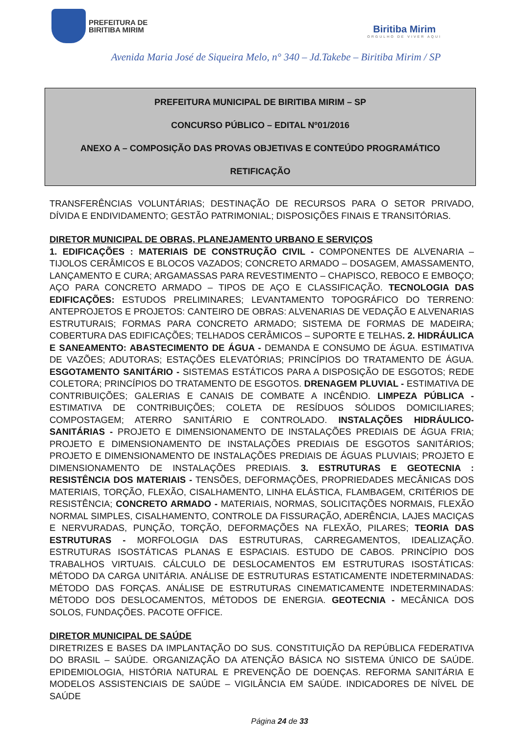PREFEITURA DE
BIRITIBA MIRIM
Biritiba Mirim
ORGULHO DE VIVER AQUI
Avenida Maria José de Siqueira Melo, n° 340 – Jd.Takebe – Biritiba Mirim / SP
PREFEITURA MUNICIPAL DE BIRITIBA MIRIM – SP
CONCURSO PÚBLICO – EDITAL Nº01/2016
ANEXO A – COMPOSIÇÃO DAS PROVAS OBJETIVAS E CONTEÚDO PROGRAMÁTICO
RETIFICAÇÃO
TRANSFERÊNCIAS VOLUNTÁRIAS; DESTINAÇÃO DE RECURSOS PARA O SETOR PRIVADO, DÍVIDA E ENDIVIDAMENTO; GESTÃO PATRIMONIAL; DISPOSIÇÕES FINAIS E TRANSITÓRIAS.
DIRETOR MUNICIPAL DE OBRAS, PLANEJAMENTO URBANO E SERVIÇOS
1. EDIFICAÇÕES : MATERIAIS DE CONSTRUÇÃO CIVIL - COMPONENTES DE ALVENARIA – TIJOLOS CERÂMICOS E BLOCOS VAZADOS; CONCRETO ARMADO – DOSAGEM, AMASSAMENTO, LANÇAMENTO E CURA; ARGAMASSAS PARA REVESTIMENTO – CHAPISCO, REBOCO E EMBOÇO; AÇO PARA CONCRETO ARMADO – TIPOS DE AÇO E CLASSIFICAÇÃO. TECNOLOGIA DAS EDIFICAÇÕES: ESTUDOS PRELIMINARES; LEVANTAMENTO TOPOGRÁFICO DO TERRENO: ANTEPROJETOS E PROJETOS: CANTEIRO DE OBRAS: ALVENARIAS DE VEDAÇÃO E ALVENARIAS ESTRUTURAIS; FORMAS PARA CONCRETO ARMADO; SISTEMA DE FORMAS DE MADEIRA; COBERTURA DAS EDIFICAÇÕES; TELHADOS CERÂMICOS – SUPORTE E TELHAS. 2. HIDRÁULICA E SANEAMENTO: ABASTECIMENTO DE ÁGUA - DEMANDA E CONSUMO DE ÁGUA. ESTIMATIVA DE VAZÕES; ADUTORAS; ESTAÇÕES ELEVATÓRIAS; PRINCÍPIOS DO TRATAMENTO DE ÁGUA. ESGOTAMENTO SANITÁRIO - SISTEMAS ESTÁTICOS PARA A DISPOSIÇÃO DE ESGOTOS; REDE COLETORA; PRINCÍPIOS DO TRATAMENTO DE ESGOTOS. DRENAGEM PLUVIAL - ESTIMATIVA DE CONTRIBUIÇÕES; GALERIAS E CANAIS DE COMBATE A INCÊNDIO. LIMPEZA PÚBLICA - ESTIMATIVA DE CONTRIBUIÇÕES; COLETA DE RESÍDUOS SÓLIDOS DOMICILIARES; COMPOSTAGEM; ATERRO SANITÁRIO E CONTROLADO. INSTALAÇÕES HIDRÁULICO-SANITÁRIAS - PROJETO E DIMENSIONAMENTO DE INSTALAÇÕES PREDIAIS DE ÁGUA FRIA; PROJETO E DIMENSIONAMENTO DE INSTALAÇÕES PREDIAIS DE ESGOTOS SANITÁRIOS; PROJETO E DIMENSIONAMENTO DE INSTALAÇÕES PREDIAIS DE ÁGUAS PLUVIAIS; PROJETO E DIMENSIONAMENTO DE INSTALAÇÕES PREDIAIS. 3. ESTRUTURAS E GEOTECNIA : RESISTÊNCIA DOS MATERIAIS - TENSÕES, DEFORMAÇÕES, PROPRIEDADES MECÂNICAS DOS MATERIAIS, TORÇÃO, FLEXÃO, CISALHAMENTO, LINHA ELÁSTICA, FLAMBAGEM, CRITÉRIOS DE RESISTÊNCIA; CONCRETO ARMADO - MATERIAIS, NORMAS, SOLICITAÇÕES NORMAIS, FLEXÃO NORMAL SIMPLES, CISALHAMENTO, CONTROLE DA FISSURAÇÃO, ADERÊNCIA, LAJES MACIÇAS E NERVURADAS, PUNÇÃO, TORÇÃO, DEFORMAÇÕES NA FLEXÃO, PILARES; TEORIA DAS ESTRUTURAS - MORFOLOGIA DAS ESTRUTURAS, CARREGAMENTOS, IDEALIZAÇÃO. ESTRUTURAS ISOSTÁTICAS PLANAS E ESPACIAIS. ESTUDO DE CABOS. PRINCÍPIO DOS TRABALHOS VIRTUAIS. CÁLCULO DE DESLOCAMENTOS EM ESTRUTURAS ISOSTÁTICAS: MÉTODO DA CARGA UNITÁRIA. ANÁLISE DE ESTRUTURAS ESTATICAMENTE INDETERMINADAS: MÉTODO DAS FORÇAS. ANÁLISE DE ESTRUTURAS CINEMATICAMENTE INDETERMINADAS: MÉTODO DOS DESLOCAMENTOS, MÉTODOS DE ENERGIA. GEOTECNIA - MECÂNICA DOS SOLOS, FUNDAÇÕES. PACOTE OFFICE.
DIRETOR MUNICIPAL DE SAÚDE
DIRETRIZES E BASES DA IMPLANTAÇÃO DO SUS. CONSTITUIÇÃO DA REPÚBLICA FEDERATIVA DO BRASIL – SAÚDE. ORGANIZAÇÃO DA ATENÇÃO BÁSICA NO SISTEMA ÚNICO DE SAÚDE. EPIDEMIOLOGIA, HISTÓRIA NATURAL E PREVENÇÃO DE DOENÇAS. REFORMA SANITÁRIA E MODELOS ASSISTENCIAIS DE SAÚDE – VIGILÂNCIA EM SAÚDE. INDICADORES DE NÍVEL DE SAÚDE
Página 24 de 33